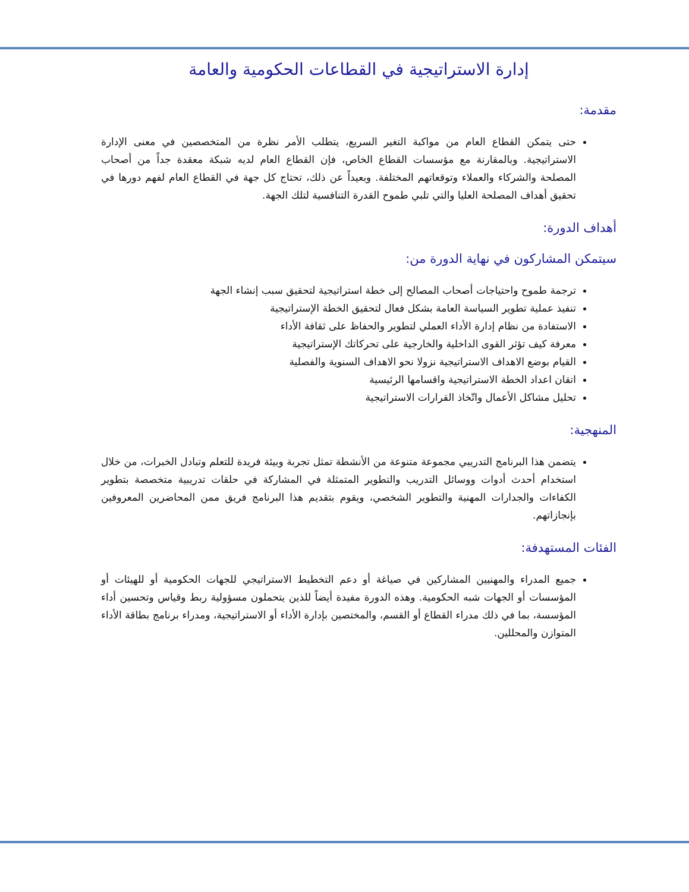إدارة الاستراتيجية في القطاعات الحكومية والعامة
مقدمة:
حتى يتمكن القطاع العام من مواكبة التغير السريع، يتطلب الأمر نظرة من المتخصصين في معنى الإدارة الاستراتيجية. وبالمقارنة مع مؤسسات القطاع الخاص، فإن القطاع العام لديه شبكة معقدة جداً من أصحاب المصلحة والشركاء والعملاء وتوقعاتهم المختلفة. وبعيداً عن ذلك، تحتاج كل جهة في القطاع العام لفهم دورها في تحقيق أهداف المصلحة العليا والتي تلبي طموح القدرة التنافسية لتلك الجهة.
أهداف الدورة:
سيتمكن المشاركون في نهاية الدورة من:
ترجمة طموح واحتياجات أصحاب المصالح إلى خطة استراتيجية لتحقيق سبب إنشاء الجهة
تنفيذ عملية تطوير السياسة العامة بشكل فعال لتحقيق الخطة الإستراتيجية
الاستفادة من نظام إدارة الأداء العملي لتطوير والحفاظ على ثقافة الأداء
معرفة كيف تؤثر القوى الداخلية والخارجية على تحركاتك الإستراتيجية
القيام بوضع الاهداف الاستراتيجية نزولا نحو الاهداف السنوية والفصلية
اتقان اعداد الخطة الاستراتيجية واقسامها الرئيسية
تحليل مشاكل الأعمال واتّخاذ القرارات الاستراتيجية
المنهجية:
يتضمن هذا البرنامج التدريبي مجموعة متنوعة من الأنشطة تمثل تجربة وبيئة فريدة للتعلم وتبادل الخبرات، من خلال استخدام أحدث أدوات ووسائل التدريب والتطوير المتمثلة في المشاركة في حلقات تدريبية متخصصة بتطوير الكفاءات والجدارات المهنية والتطوير الشخصي، ويقوم بتقديم هذا البرنامج فريق ممن المحاضرين المعروفين بإنجازاتهم.
الفئات المستهدفة:
جميع المدراء والمهنيين المشاركين في صياغة أو دعم التخطيط الاستراتيجي للجهات الحكومية أو للهيئات أو المؤسسات أو الجهات شبه الحكومية. وهذه الدورة مفيدة أيضاً للذين يتحملون مسؤولية ربط وقياس وتحسين أداء المؤسسة، بما في ذلك مدراء القطاع أو القسم، والمختصين بإدارة الأداء أو الاستراتيجية، ومدراء برنامج بطاقة الأداء المتوازن والمحللين.